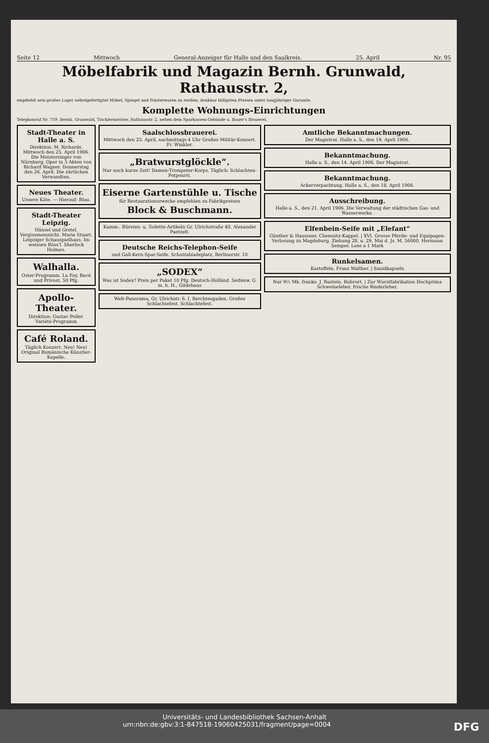Seite 12 Mittwoch General-Anzeiger für Halle und den Saalkreis. 25. April Nr. 95
Möbelfabrik und Magazin Bernh. Grunwald, Rathausstr. 2,
empfiehlt sein großes Lager selbstgefertigter Möbel, Spiegel und Polsterwaren zu reellen, denkbar billigsten Preisen unter langjähriger Garantie.
Komplette Wohnungs-Einrichtungen
Telephonruf Nr. 759. Bernh. Grunwald, Tischlermeister, Rathausstr. 2, neben dem Sparkassen-Gebäude u. Bauer's Brauerei.
Stadt-Theater in Halle a. S.
Direktion: M. Richards. Mittwoch den 25. April 1906. Die Meistersinger von Nürnberg. Oper in 3 Akten von Richard Wagner. Donnerstag den 26. April. Die zärtlichen Verwandten.
Neues Theater.
Unsere Käte. — Hierauf: Blau.
Stadt-Theater Leipzig.
Hänsel und Gretel. Vergissmeinnicht. Maria Stuart. Leipziger Schauspielhaus. Im weissen Röss'l. Sherlock Holmes.
Walhalla.
Oster-Programm. La Foy, Recé und Privost. 50 Pfg.
Apollo-Theater.
Direktion: Gustav Poller. Variété-Programm
Café Roland.
Täglich Konzert. Neu! Neu! Original Rumänische Künstler-Kapelle.
Saalschlossbrauerei.
Mittwoch den 25. April, nachmittags 4 Uhr Großes Militär-Konzert. Fr. Winkler.
„Bratwurstglöckle“.
Nur noch kurze Zeit! Damen-Trompeter-Korps. Täglich: Schlachten-Potpourri.
Eiserne Gartenstühle u. Tische
für Restaurationszwecke empfehlen zu Fabrikpreisen
Block & Buschmann.
Kamm-, Bürsten- u. Toilette-Artikeln Gr. Ulrichstraße 40. Alexander Paetzelt.
Deutsche Reichs-Telephon-Seife
und Gall-Kern-Spar-Seife. Schuttabladeplatz, Berlinerstr. 10
„SODEX“
Was ist Sodex? Preis per Paket 10 Pfg. Deutsch-Holländ. Seifenw. G. m. b. H., Gildehaus
Welt-Panorama, Gr. Ulrichstr. 6. I. Berchtesgaden. Großes Schlachtefest. Schlachtefest.
Amtliche Bekanntmachungen.
Der Magistrat. Halle a. S., den 19. April 1906.
Bekanntmachung.
Halle a. S., den 14. April 1906. Der Magistrat.
Bekanntmachung.
Ackerverpachtung. Halle a. S., den 18. April 1906.
Ausschreibung.
Halle a. S., den 21. April 1906. Die Verwaltung der städtischen Gas- und Wasserwerke.
Elfenbein-Seife mit „Elefant“
Günther & Haussner, Chemnitz-Kappel. | XVI. Grosse Pferde- und Equipagen-Verlosung zu Magdeburg. Ziehung 28. u. 29. Mai d. Js. M. 56000. Hermann Semper. Lose a 1 Mark
Runkelsamen.
Kartoffeln. Franz Walther. | Sanidkapseln
Nur 9½ Mk. franko. J. Rustein, Ruhrort. | Zur Wurstfabrikation Hochprima Schweineleber, frische Rinderleber.
Universitäts- und Landesbibliothek Sachsen-Anhalt
urn:nbn:de:gbv:3:1-847518-19060425031/fragment/page=0004 DFG